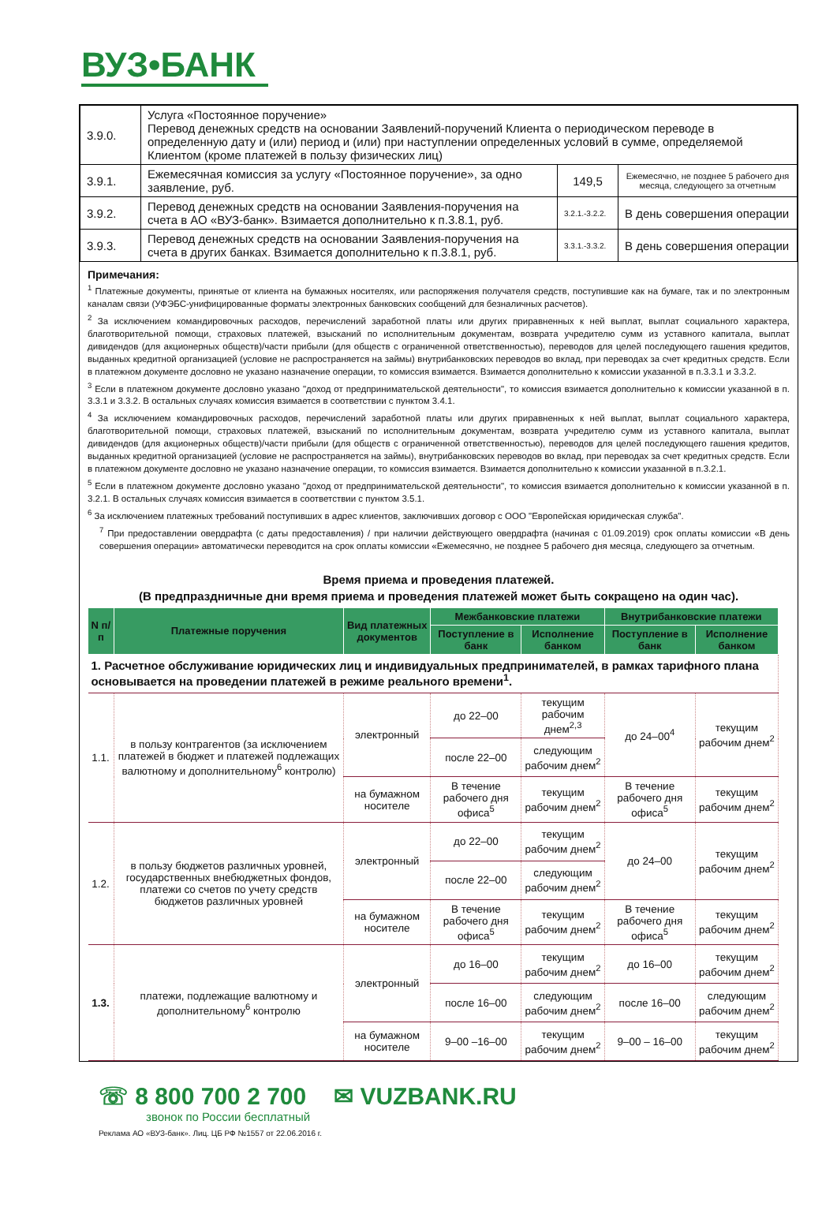ВУЗ•БАНК
| 3.9.0. | Услуга «Постоянное поручение» Перевод денежных средств на основании Заявлений-поручений Клиента о периодическом переводе в определенную дату и (или) период и (или) при наступлении определенных условий в сумме, определяемой Клиентом (кроме платежей в пользу физических лиц) | | |
| 3.9.1. | Ежемесячная комиссия за услугу «Постоянное поручение», за одно заявление, руб. | 149,5 | Ежемесячно, не позднее 5 рабочего дня месяца, следующего за отчетным |
| 3.9.2. | Перевод денежных средств на основании Заявления-поручения на счета в АО «ВУЗ-банк». Взимается дополнительно к п.3.8.1, руб. | 3.2.1.-3.2.2. | В день совершения операции |
| 3.9.3. | Перевод денежных средств на основании Заявления-поручения на счета в других банках. Взимается дополнительно к п.3.8.1, руб. | 3.3.1.-3.3.2. | В день совершения операции |
Примечания:
<sup>1</sup> Платежные документы, принятые от клиента на бумажных носителях, или распоряжения получателя средств, поступившие как на бумаге, так и по электронным каналам связи (УФЭБС-унифицированные форматы электронных банковских сообщений для безналичных расчетов).
<sup>2</sup> За исключением командировочных расходов, перечислений заработной платы или других приравненных к ней выплат, выплат социального характера, благотворительной помощи, страховых платежей, взысканий по исполнительным документам, возврата учредителю сумм из уставного капитала, выплат дивидендов (для акционерных обществ)/части прибыли (для обществ с ограниченной ответственностью), переводов для целей последующего гашения кредитов, выданных кредитной организацией (условие не распространяется на займы) внутрибанковских переводов во вклад, при переводах за счет кредитных средств. Если в платежном документе дословно не указано назначение операции, то комиссия взимается. Взимается дополнительно к комиссии указанной в п.3.3.1 и 3.3.2.
<sup>3</sup> Если в платежном документе дословно указано "доход от предпринимательской деятельности", то комиссия взимается дополнительно к комиссии указанной в п. 3.3.1 и 3.3.2. В остальных случаях комиссия взимается в соответствии с пунктом 3.4.1.
<sup>4</sup> За исключением командировочных расходов, перечислений заработной платы или других приравненных к ней выплат, выплат социального характера, благотворительной помощи, страховых платежей, взысканий по исполнительным документам, возврата учредителю сумм из уставного капитала, выплат дивидендов (для акционерных обществ)/части прибыли (для обществ с ограниченной ответственностью), переводов для целей последующего гашения кредитов, выданных кредитной организацией (условие не распространяется на займы), внутрибанковских переводов во вклад, при переводах за счет кредитных средств. Если в платежном документе дословно не указано назначение операции, то комиссия взимается. Взимается дополнительно к комиссии указанной в п.3.2.1.
<sup>5</sup> Если в платежном документе дословно указано "доход от предпринимательской деятельности", то комиссия взимается дополнительно к комиссии указанной в п. 3.2.1. В остальных случаях комиссия взимается в соответствии с пунктом 3.5.1.
<sup>6</sup> За исключением платежных требований поступивших в адрес клиентов, заключивших договор с ООО "Европейская юридическая служба".
<sup>7</sup> При предоставлении овердрафта (с даты предоставления) / при наличии действующего овердрафта (начиная с 01.09.2019) срок оплаты комиссии «В день совершения операции» автоматически переводится на срок оплаты комиссии «Ежемесячно, не позднее 5 рабочего дня месяца, следующего за отчетным.
Время приема и проведения платежей.
(В предпраздничные дни время приема и проведения платежей может быть сокращено на один час).
| N п/п | Платежные поручения | Вид платежных документов | Межбанковские платежи | | Внутрибанковские платежи | |
| --- | --- | --- | --- | --- | --- | --- |
| | | | Поступление в банк | Исполнение банком | Поступление в банк | Исполнение банком |
| 1. Расчетное обслуживание юридических лиц и индивидуальных предпринимателей, в рамках тарифного плана основывается на проведении платежей в режиме реального времени<sup>1</sup>. | | | | | | |
| 1.1. | в пользу контрагентов (за исключением платежей в бюджет и платежей подлежащих валютному и дополнительному<sup>6</sup> контролю) | электронный | до 22–00 | текущим рабочим днем<sup>2,3</sup> | до 24–00<sup>4</sup> | текущим рабочим днем<sup>2</sup> |
| | | | после 22–00 | следующим рабочим днем<sup>2</sup> | | |
| | | на бумажном носителе | В течение рабочего дня офиса<sup>5</sup> | текущим рабочим днем<sup>2</sup> | В течение рабочего дня офиса<sup>5</sup> | текущим рабочим днем<sup>2</sup> |
| 1.2. | в пользу бюджетов различных уровней, государственных внебюджетных фондов, платежи со счетов по учету средств бюджетов различных уровней | электронный | до 22–00 | текущим рабочим днем<sup>2</sup> | до 24–00 | текущим рабочим днем<sup>2</sup> |
| | | | после 22–00 | следующим рабочим днем<sup>2</sup> | | |
| | | на бумажном носителе | В течение рабочего дня офиса<sup>5</sup> | текущим рабочим днем<sup>2</sup> | В течение рабочего дня офиса<sup>5</sup> | текущим рабочим днем<sup>2</sup> |
| 1.3. | платежи, подлежащие валютному и дополнительному<sup>6</sup> контролю | электронный | до 16–00 | текущим рабочим днем<sup>2</sup> | до 16–00 | текущим рабочим днем<sup>2</sup> |
| | | | после 16–00 | следующим рабочим днем<sup>2</sup> | после 16–00 | следующим рабочим днем<sup>2</sup> |
| | | на бумажном носителе | 9–00 –16–00 | текущим рабочим днем<sup>2</sup> | 9–00 – 16–00 | текущим рабочим днем<sup>2</sup> |
☏ 8 800 700 2 700
звонок по России бесплатный
✉ VUZBANK.RU
Реклама АО «ВУЗ-банк». Лиц. ЦБ РФ №1557 от 22.06.2016 г.